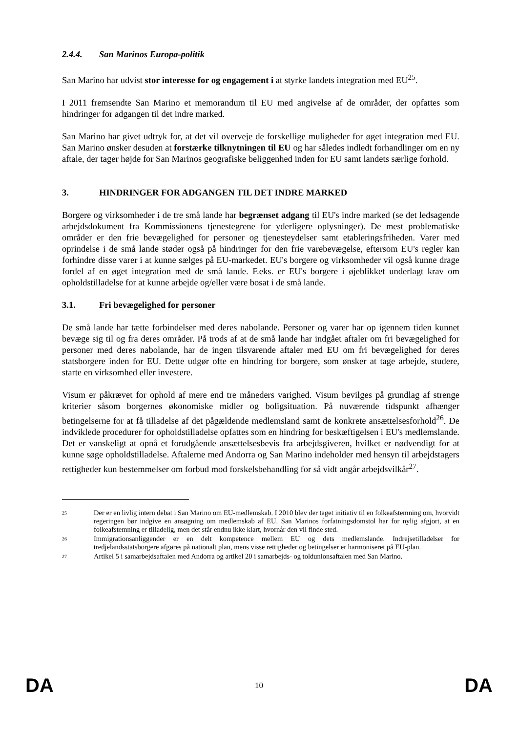2.4.4. San Marinos Europa-politik
San Marino har udvist stor interesse for og engagement i at styrke landets integration med EU<sup>25</sup>.
I 2011 fremsendte San Marino et memorandum til EU med angivelse af de områder, der opfattes som hindringer for adgangen til det indre marked.
San Marino har givet udtryk for, at det vil overveje de forskellige muligheder for øget integration med EU. San Marino ønsker desuden at forstærke tilknytningen til EU og har således indledt forhandlinger om en ny aftale, der tager højde for San Marinos geografiske beliggenhed inden for EU samt landets særlige forhold.
3. HINDRINGER FOR ADGANGEN TIL DET INDRE MARKED
Borgere og virksomheder i de tre små lande har begrænset adgang til EU's indre marked (se det ledsagende arbejdsdokument fra Kommissionens tjenestegrene for yderligere oplysninger). De mest problematiske områder er den frie bevægelighed for personer og tjenesteydelser samt etableringsfriheden. Varer med oprindelse i de små lande støder også på hindringer for den frie varebevægelse, eftersom EU's regler kan forhindre disse varer i at kunne sælges på EU-markedet. EU's borgere og virksomheder vil også kunne drage fordel af en øget integration med de små lande. F.eks. er EU's borgere i øjeblikket underlagt krav om opholdstilladelse for at kunne arbejde og/eller være bosat i de små lande.
3.1. Fri bevægelighed for personer
De små lande har tætte forbindelser med deres nabolande. Personer og varer har op igennem tiden kunnet bevæge sig til og fra deres områder. På trods af at de små lande har indgået aftaler om fri bevægelighed for personer med deres nabolande, har de ingen tilsvarende aftaler med EU om fri bevægelighed for deres statsborgere inden for EU. Dette udgør ofte en hindring for borgere, som ønsker at tage arbejde, studere, starte en virksomhed eller investere.
Visum er påkrævet for ophold af mere end tre måneders varighed. Visum bevilges på grundlag af strenge kriterier såsom borgernes økonomiske midler og boligsituation. På nuværende tidspunkt afhænger betingelserne for at få tilladelse af det pågældende medlemsland samt de konkrete ansættelsesforhold<sup>26</sup>. De indviklede procedurer for opholdstilladelse opfattes som en hindring for beskæftigelsen i EU's medlemslande. Det er vanskeligt at opnå et forudgående ansættelsesbevis fra arbejdsgiveren, hvilket er nødvendigt for at kunne søge opholdstilladelse. Aftalerne med Andorra og San Marino indeholder med hensyn til arbejdstagers rettigheder kun bestemmelser om forbud mod forskelsbehandling for så vidt angår arbejdsvilkår<sup>27</sup>.
25
Der er en livlig intern debat i San Marino om EU-medlemskab. I 2010 blev der taget initiativ til en folkeafstemning om, hvorvidt regeringen bør indgive en ansøgning om medlemskab af EU. San Marinos forfatningsdomstol har for nylig afgjort, at en folkeafstemning er tilladelig, men det står endnu ikke klart, hvornår den vil finde sted.
26
Immigrationsanliggender er en delt kompetence mellem EU og dets medlemslande. Indrejsetilladelser for tredjelandsstatsborgere afgøres på nationalt plan, mens visse rettigheder og betingelser er harmoniseret på EU-plan.
27
Artikel 5 i samarbejdsaftalen med Andorra og artikel 20 i samarbejds- og toldunionsaftalen med San Marino.
DA 10 DA